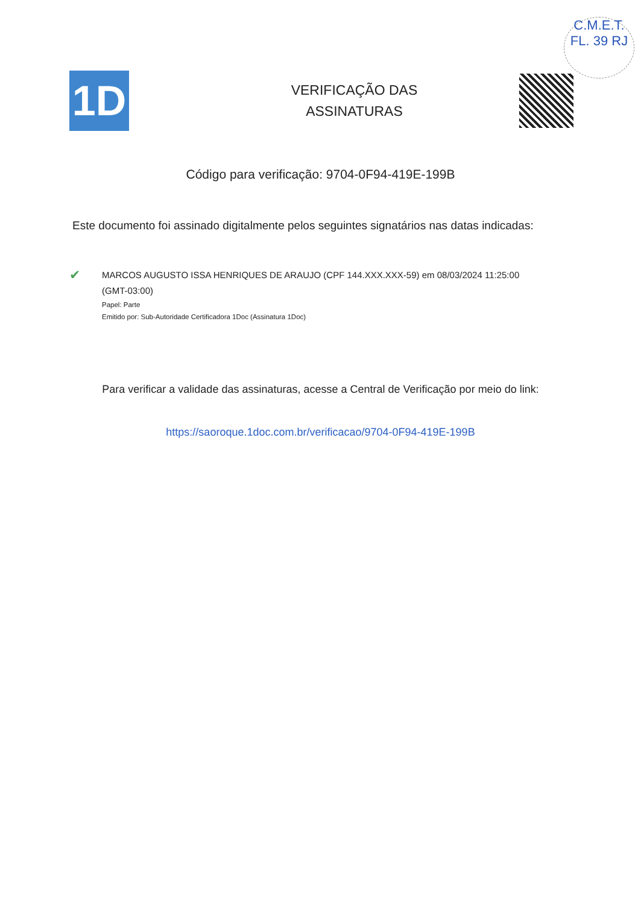C.M.E.T.
FL. 39 RJ
1D
VERIFICAÇÃO DAS
ASSINATURAS
Código para verificação: 9704-0F94-419E-199B
Este documento foi assinado digitalmente pelos seguintes signatários nas datas indicadas:
✔
MARCOS AUGUSTO ISSA HENRIQUES DE ARAUJO (CPF 144.XXX.XXX-59) em 08/03/2024 11:25:00
(GMT-03:00)
Papel: Parte
Emitido por: Sub-Autoridade Certificadora 1Doc (Assinatura 1Doc)
Para verificar a validade das assinaturas, acesse a Central de Verificação por meio do link:
https://saoroque.1doc.com.br/verificacao/9704-0F94-419E-199B